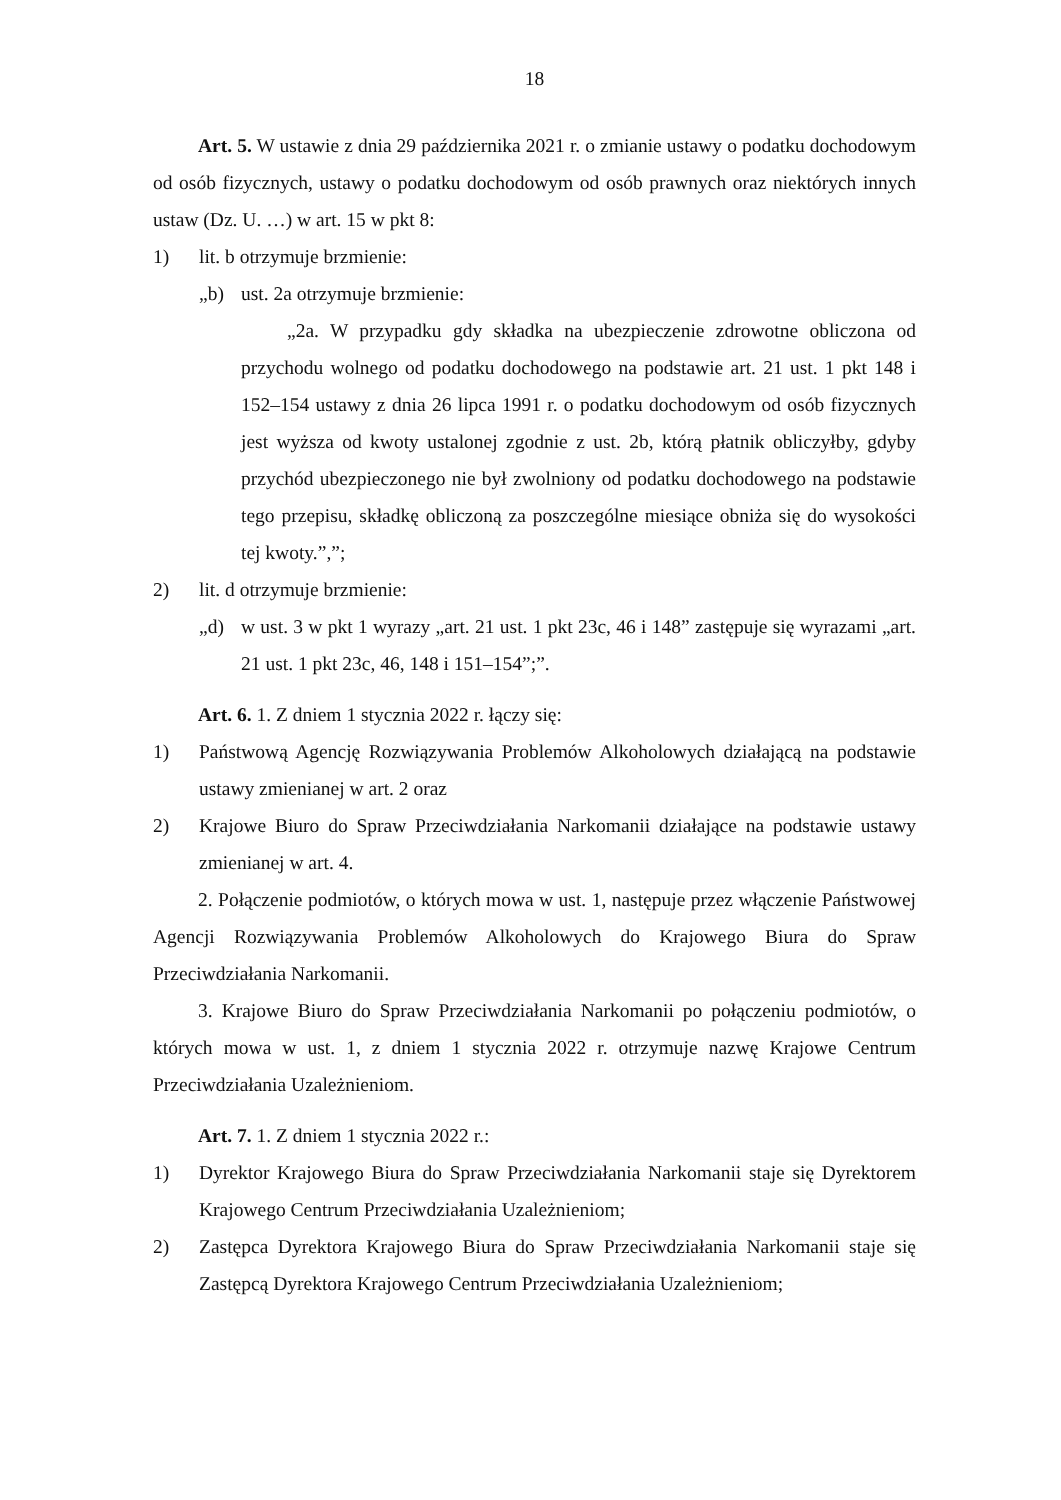18
Art. 5. W ustawie z dnia 29 października 2021 r. o zmianie ustawy o podatku dochodowym od osób fizycznych, ustawy o podatku dochodowym od osób prawnych oraz niektórych innych ustaw (Dz. U. …) w art. 15 w pkt 8:
1) lit. b otrzymuje brzmienie:
„b) ust. 2a otrzymuje brzmienie:
„2a. W przypadku gdy składka na ubezpieczenie zdrowotne obliczona od przychodu wolnego od podatku dochodowego na podstawie art. 21 ust. 1 pkt 148 i 152–154 ustawy z dnia 26 lipca 1991 r. o podatku dochodowym od osób fizycznych jest wyższa od kwoty ustalonej zgodnie z ust. 2b, którą płatnik obliczyłby, gdyby przychód ubezpieczonego nie był zwolniony od podatku dochodowego na podstawie tego przepisu, składkę obliczoną za poszczególne miesiące obniża się do wysokości tej kwoty.”,”;
2) lit. d otrzymuje brzmienie:
„d) w ust. 3 w pkt 1 wyrazy „art. 21 ust. 1 pkt 23c, 46 i 148” zastępuje się wyrazami „art. 21 ust. 1 pkt 23c, 46, 148 i 151–154”;”.
Art. 6. 1. Z dniem 1 stycznia 2022 r. łączy się:
1) Państwową Agencję Rozwiązywania Problemów Alkoholowych działającą na podstawie ustawy zmienianej w art. 2 oraz
2) Krajowe Biuro do Spraw Przeciwdziałania Narkomanii działające na podstawie ustawy zmienianej w art. 4.
2. Połączenie podmiotów, o których mowa w ust. 1, następuje przez włączenie Państwowej Agencji Rozwiązywania Problemów Alkoholowych do Krajowego Biura do Spraw Przeciwdziałania Narkomanii.
3. Krajowe Biuro do Spraw Przeciwdziałania Narkomanii po połączeniu podmiotów, o których mowa w ust. 1, z dniem 1 stycznia 2022 r. otrzymuje nazwę Krajowe Centrum Przeciwdziałania Uzależnieniom.
Art. 7. 1. Z dniem 1 stycznia 2022 r.:
1) Dyrektor Krajowego Biura do Spraw Przeciwdziałania Narkomanii staje się Dyrektorem Krajowego Centrum Przeciwdziałania Uzależnieniom;
2) Zastępca Dyrektora Krajowego Biura do Spraw Przeciwdziałania Narkomanii staje się Zastępcą Dyrektora Krajowego Centrum Przeciwdziałania Uzależnieniom;